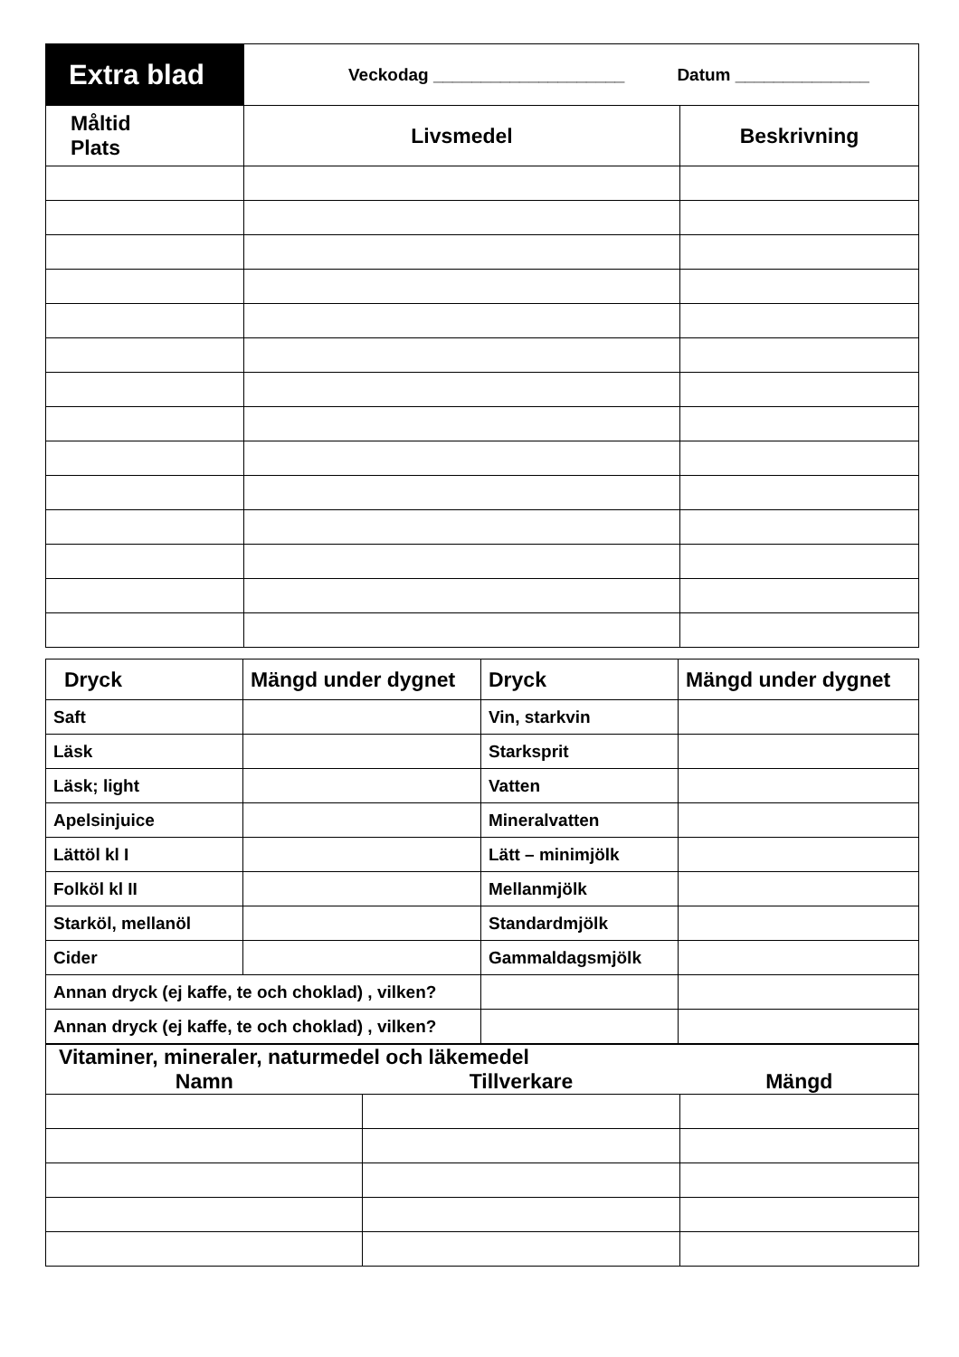| Extra blad | Veckodag ____________________ Datum ______________ | |
| Måltid Plats | Livsmedel | Beskrivning |
| Dryck | Mängd under dygnet | Dryck | Mängd under dygnet |
| --- | --- | --- | --- |
| Saft | | Vin, starkvin | |
| Läsk | | Starksprit | |
| Läsk; light | | Vatten | |
| Apelsinjuice | | Mineralvatten | |
| Lättöl kl I | | Lätt – minimjölk | |
| Folköl kl II | | Mellanmjölk | |
| Starköl, mellanöl | | Standardmjölk | |
| Cider | | Gammaldagsmjölk | |
| Annan dryck (ej kaffe, te och choklad) , vilken? | | | |
| Annan dryck (ej kaffe, te och choklad) , vilken? | | | |
| Vitaminer, mineraler, naturmedel och läkemedel | | |
| --- | --- | --- |
| Namn | Tillverkare | Mängd |